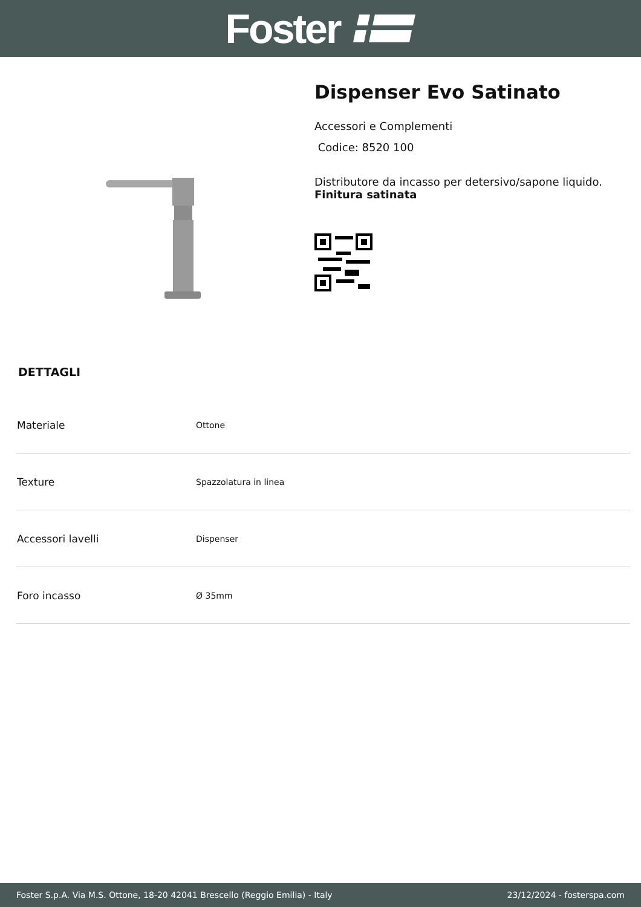Foster
Dispenser Evo Satinato
Accessori e Complementi
Codice: 8520 100
Distributore da incasso per detersivo/sapone liquido.
Finitura satinata
DETTAGLI
| Materiale | Ottone |
| Texture | Spazzolatura in linea |
| Accessori lavelli | Dispenser |
| Foro incasso | Ø 35mm |
Foster S.p.A. Via M.S. Ottone, 18-20 42041 Brescello (Reggio Emilia) - Italy 23/12/2024 - fosterspa.com